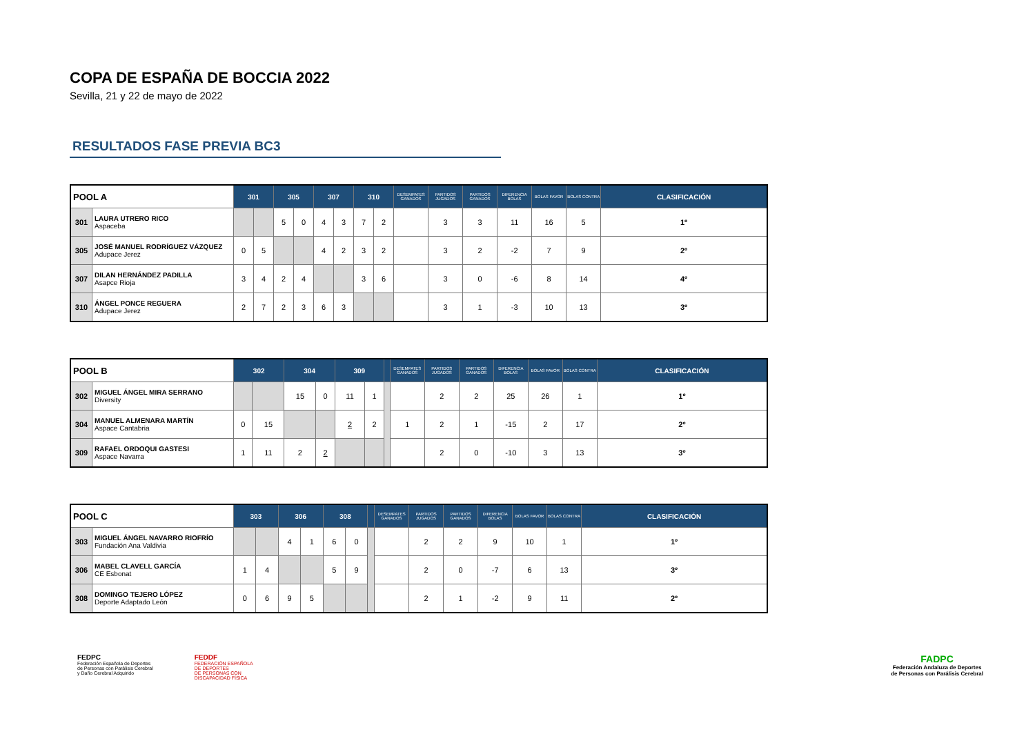COPA DE ESPAÑA DE BOCCIA 2022
Sevilla, 21 y 22 de mayo de 2022
RESULTADOS FASE PREVIA BC3
| POOL A | | 301 | | 305 | | 307 | | 310 | | DESEMPATES GANADOS | PARTIDOS JUGADOS | PARTIDOS GANADOS | DIFERENCIA BOLAS | BOLAS FAVOR | BOLAS CONTRA | CLASIFICACIÓN |
| --- | --- | --- | --- | --- | --- | --- | --- | --- | --- | --- | --- | --- | --- | --- | --- | --- |
| 301 | LAURA UTRERO RICO Aspaceba | | | 5 | 0 | 4 | 3 | 7 | 2 | | 3 | 3 | 11 | 16 | 5 | 1º |
| 305 | JOSÉ MANUEL RODRÍGUEZ VÁZQUEZ Adupace Jerez | 0 | 5 | | | 4 | 2 | 3 | 2 | | 3 | 2 | -2 | 7 | 9 | 2º |
| 307 | DILAN HERNÁNDEZ PADILLA Asapce Rioja | 3 | 4 | 2 | 4 | | | 3 | 6 | | 3 | 0 | -6 | 8 | 14 | 4º |
| 310 | ÁNGEL PONCE REGUERA Adupace Jerez | 2 | 7 | 2 | 3 | 6 | 3 | | | | 3 | 1 | -3 | 10 | 13 | 3º |
| POOL B | | 302 | | 304 | | 309 | | | DESEMPATES GANADOS | PARTIDOS JUGADOS | PARTIDOS GANADOS | DIFERENCIA BOLAS | BOLAS FAVOR | BOLAS CONTRA | CLASIFICACIÓN |
| --- | --- | --- | --- | --- | --- | --- | --- | --- | --- | --- | --- | --- | --- | --- | --- |
| 302 | MIGUEL ÁNGEL MIRA SERRANO Diversity | | | 15 | 0 | 11 | 1 | | | 2 | 2 | 25 | 26 | 1 | 1º |
| 304 | MANUEL ALMENARA MARTÍN Aspace Cantabria | 0 | 15 | | | 2 | 2 | | 1 | 2 | 1 | -15 | 2 | 17 | 2º |
| 309 | RAFAEL ORDOQUI GASTESI Aspace Navarra | 1 | 11 | 2 | 2 | | | | | 2 | 0 | -10 | 3 | 13 | 3º |
| POOL C | | 303 | | 306 | | 308 | | | DESEMPATES GANADOS | PARTIDOS JUGADOS | PARTIDOS GANADOS | DIFERENCIA BOLAS | BOLAS FAVOR | BOLAS CONTRA | CLASIFICACIÓN |
| --- | --- | --- | --- | --- | --- | --- | --- | --- | --- | --- | --- | --- | --- | --- | --- |
| 303 | MIGUEL ÁNGEL NAVARRO RIOFRÍO Fundación Ana Valdivia | | | 4 | 1 | 6 | 0 | | | 2 | 2 | 9 | 10 | 1 | 1º |
| 306 | MABEL CLAVELL GARCÍA CE Esbonat | 1 | 4 | | | 5 | 9 | | | 2 | 0 | -7 | 6 | 13 | 3º |
| 308 | DOMINGO TEJERO LÓPEZ Deporte Adaptado León | 0 | 6 | 9 | 5 | | | | | 2 | 1 | -2 | 9 | 11 | 2º |
FEDPC
Federación Española de Deportes
de Personas con Parálisis Cerebral
y Daño Cerebral Adquirido
FEDDF
FEDERACIÓN ESPAÑOLA
DE DEPORTES
DE PERSONAS CON
DISCAPACIDAD FÍSICA
FADPC
Federación Andaluza de Deportes
de Personas con Parálisis Cerebral